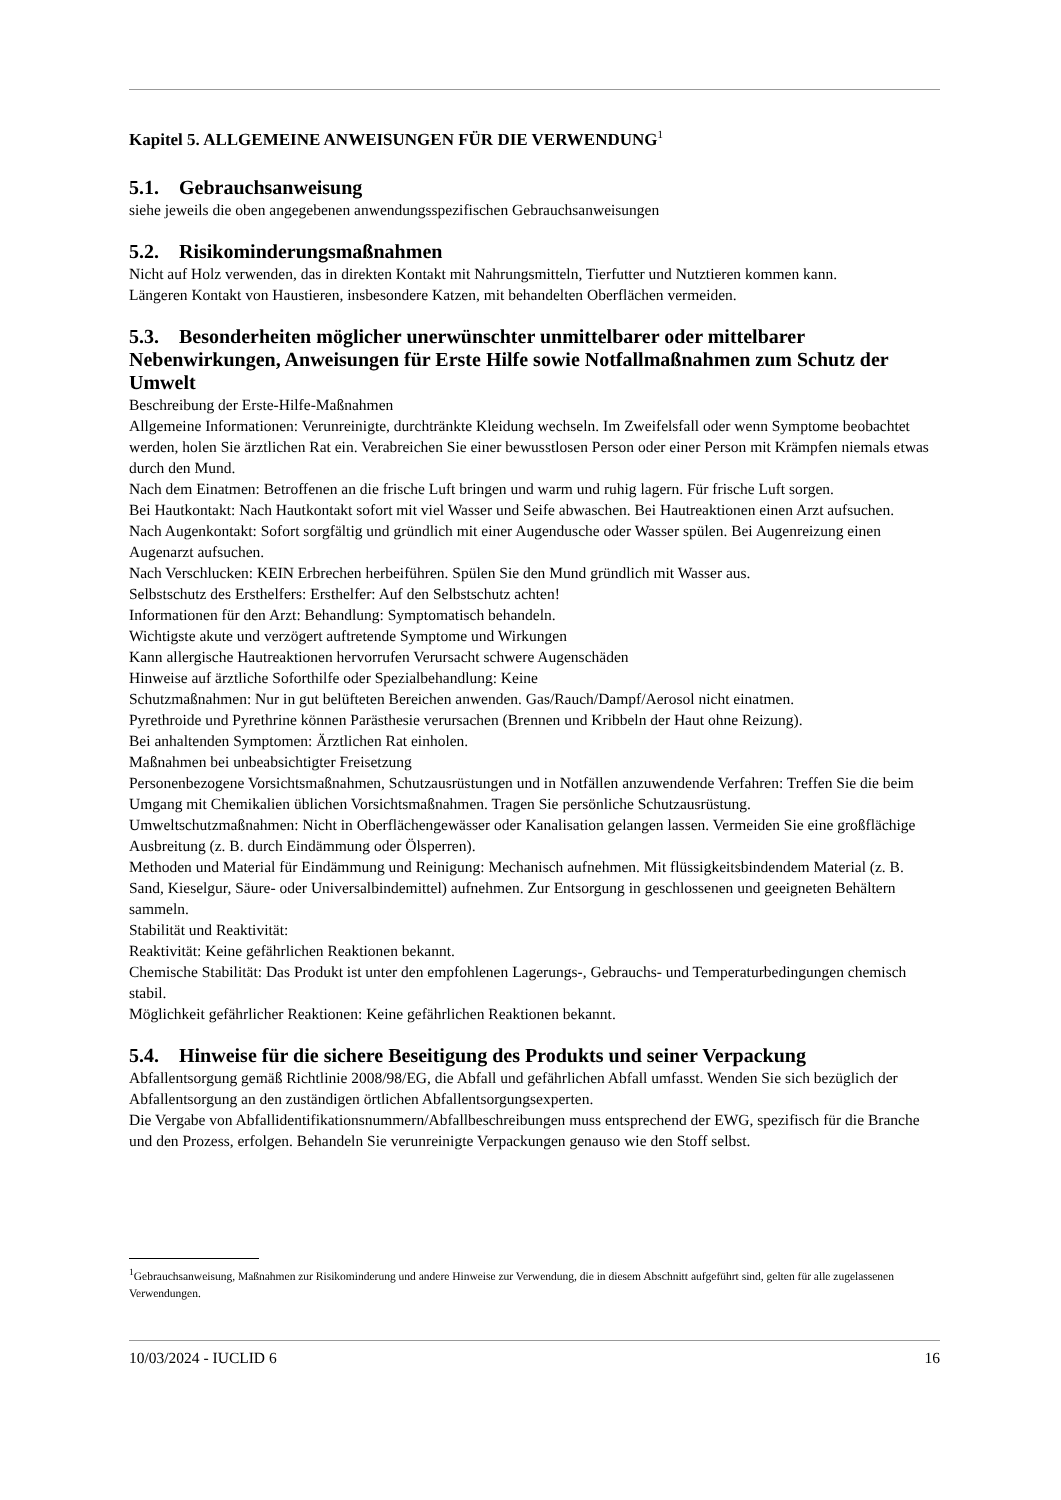Kapitel 5. ALLGEMEINE ANWEISUNGEN FÜR DIE VERWENDUNG<sup>1</sup>
5.1. Gebrauchsanweisung
siehe jeweils die oben angegebenen anwendungsspezifischen Gebrauchsanweisungen
5.2. Risikominderungsmaßnahmen
Nicht auf Holz verwenden, das in direkten Kontakt mit Nahrungsmitteln, Tierfutter und Nutztieren kommen kann.
Längeren Kontakt von Haustieren, insbesondere Katzen, mit behandelten Oberflächen vermeiden.
5.3. Besonderheiten möglicher unerwünschter unmittelbarer oder mittelbarer Nebenwirkungen, Anweisungen für Erste Hilfe sowie Notfallmaßnahmen zum Schutz der Umwelt
Beschreibung der Erste-Hilfe-Maßnahmen
Allgemeine Informationen: Verunreinigte, durchtränkte Kleidung wechseln. Im Zweifelsfall oder wenn Symptome beobachtet werden, holen Sie ärztlichen Rat ein. Verabreichen Sie einer bewusstlosen Person oder einer Person mit Krämpfen niemals etwas durch den Mund.
Nach dem Einatmen: Betroffenen an die frische Luft bringen und warm und ruhig lagern. Für frische Luft sorgen.
Bei Hautkontakt: Nach Hautkontakt sofort mit viel Wasser und Seife abwaschen. Bei Hautreaktionen einen Arzt aufsuchen.
Nach Augenkontakt: Sofort sorgfältig und gründlich mit einer Augendusche oder Wasser spülen. Bei Augenreizung einen Augenarzt aufsuchen.
Nach Verschlucken: KEIN Erbrechen herbeiführen. Spülen Sie den Mund gründlich mit Wasser aus.
Selbstschutz des Ersthelfers: Ersthelfer: Auf den Selbstschutz achten!
Informationen für den Arzt: Behandlung: Symptomatisch behandeln.
Wichtigste akute und verzögert auftretende Symptome und Wirkungen
Kann allergische Hautreaktionen hervorrufen Verursacht schwere Augenschäden
Hinweise auf ärztliche Soforthilfe oder Spezialbehandlung: Keine
Schutzmaßnahmen: Nur in gut belüfteten Bereichen anwenden. Gas/Rauch/Dampf/Aerosol nicht einatmen.
Pyrethroide und Pyrethrine können Parästhesie verursachen (Brennen und Kribbeln der Haut ohne Reizung).
Bei anhaltenden Symptomen: Ärztlichen Rat einholen.
Maßnahmen bei unbeabsichtigter Freisetzung
Personenbezogene Vorsichtsmaßnahmen, Schutzausrüstungen und in Notfällen anzuwendende Verfahren: Treffen Sie die beim Umgang mit Chemikalien üblichen Vorsichtsmaßnahmen. Tragen Sie persönliche Schutzausrüstung.
Umweltschutzmaßnahmen: Nicht in Oberflächengewässer oder Kanalisation gelangen lassen. Vermeiden Sie eine großflächige Ausbreitung (z. B. durch Eindämmung oder Ölsperren).
Methoden und Material für Eindämmung und Reinigung: Mechanisch aufnehmen. Mit flüssigkeitsbindendem Material (z. B. Sand, Kieselgur, Säure- oder Universalbindemittel) aufnehmen. Zur Entsorgung in geschlossenen und geeigneten Behältern sammeln.
Stabilität und Reaktivität:
Reaktivität: Keine gefährlichen Reaktionen bekannt.
Chemische Stabilität: Das Produkt ist unter den empfohlenen Lagerungs-, Gebrauchs- und Temperaturbedingungen chemisch stabil.
Möglichkeit gefährlicher Reaktionen: Keine gefährlichen Reaktionen bekannt.
5.4. Hinweise für die sichere Beseitigung des Produkts und seiner Verpackung
Abfallentsorgung gemäß Richtlinie 2008/98/EG, die Abfall und gefährlichen Abfall umfasst. Wenden Sie sich bezüglich der Abfallentsorgung an den zuständigen örtlichen Abfallentsorgungsexperten.
Die Vergabe von Abfallidentifikationsnummern/Abfallbeschreibungen muss entsprechend der EWG, spezifisch für die Branche und den Prozess, erfolgen. Behandeln Sie verunreinigte Verpackungen genauso wie den Stoff selbst.
<sup>1</sup> Gebrauchsanweisung, Maßnahmen zur Risikominderung und andere Hinweise zur Verwendung, die in diesem Abschnitt aufgeführt sind, gelten für alle zugelassenen Verwendungen.
10/03/2024 - IUCLID 6 16